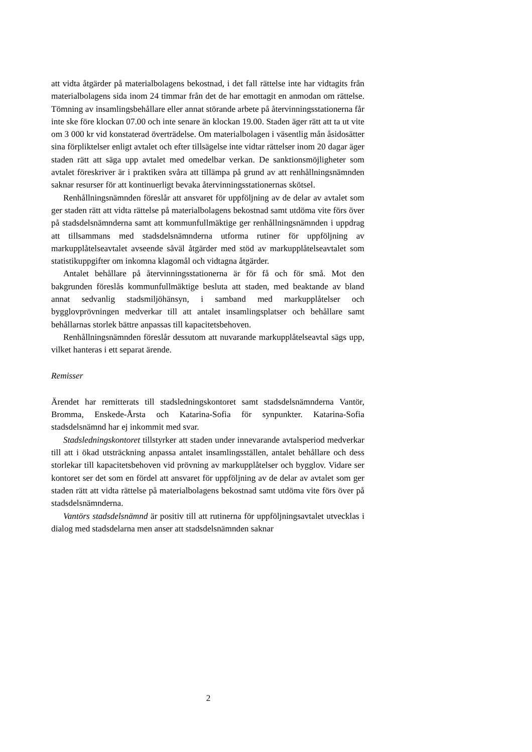att vidta åtgärder på materialbolagens bekostnad, i det fall rättelse inte har vidtagits från materialbolagens sida inom 24 timmar från det de har emottagit en anmodan om rättelse. Tömning av insamlingsbehållare eller annat störande arbete på återvinningsstationerna får inte ske före klockan 07.00 och inte senare än klockan 19.00. Staden äger rätt att ta ut vite om 3 000 kr vid konstaterad överträdelse. Om materialbolagen i väsentlig mån åsidosätter sina förpliktelser enligt avtalet och efter tillsägelse inte vidtar rättelser inom 20 dagar äger staden rätt att säga upp avtalet med omedelbar verkan. De sanktionsmöjligheter som avtalet föreskriver är i praktiken svåra att tillämpa på grund av att renhållningsnämnden saknar resurser för att kontinuerligt bevaka återvinningsstationernas skötsel.
Renhållningsnämnden föreslår att ansvaret för uppföljning av de delar av avtalet som ger staden rätt att vidta rättelse på materialbolagens bekostnad samt utdöma vite förs över på stadsdelsnämnderna samt att kommunfullmäktige ger renhållningsnämnden i uppdrag att tillsammans med stadsdelsnämnderna utforma rutiner för uppföljning av markupplåtelseavtalet avseende såväl åtgärder med stöd av markupplåtelseavtalet som statistikuppgifter om inkomna klagomål och vidtagna åtgärder.
Antalet behållare på återvinningsstationerna är för få och för små. Mot den bakgrunden föreslås kommunfullmäktige besluta att staden, med beaktande av bland annat sedvanlig stadsmiljöhänsyn, i samband med markupplåtelser och bygglovprövningen medverkar till att antalet insamlingsplatser och behållare samt behållarnas storlek bättre anpassas till kapacitetsbehoven.
Renhållningsnämnden föreslår dessutom att nuvarande markupplåtelseavtal sägs upp, vilket hanteras i ett separat ärende.
Remisser
Ärendet har remitterats till stadsledningskontoret samt stadsdelsnämnderna Vantör, Bromma, Enskede-Årsta och Katarina-Sofia för synpunkter. Katarina-Sofia stadsdelsnämnd har ej inkommit med svar.
Stadsledningskontoret tillstyrker att staden under innevarande avtalsperiod medverkar till att i ökad utsträckning anpassa antalet insamlingsställen, antalet behållare och dess storlekar till kapacitetsbehoven vid prövning av markupplåtelser och bygglov. Vidare ser kontoret ser det som en fördel att ansvaret för uppföljning av de delar av avtalet som ger staden rätt att vidta rättelse på materialbolagens bekostnad samt utdöma vite förs över på stadsdelsnämnderna.
Vantörs stadsdelsnämnd är positiv till att rutinerna för uppföljningsavtalet utvecklas i dialog med stadsdelarna men anser att stadsdelsnämnden saknar
2